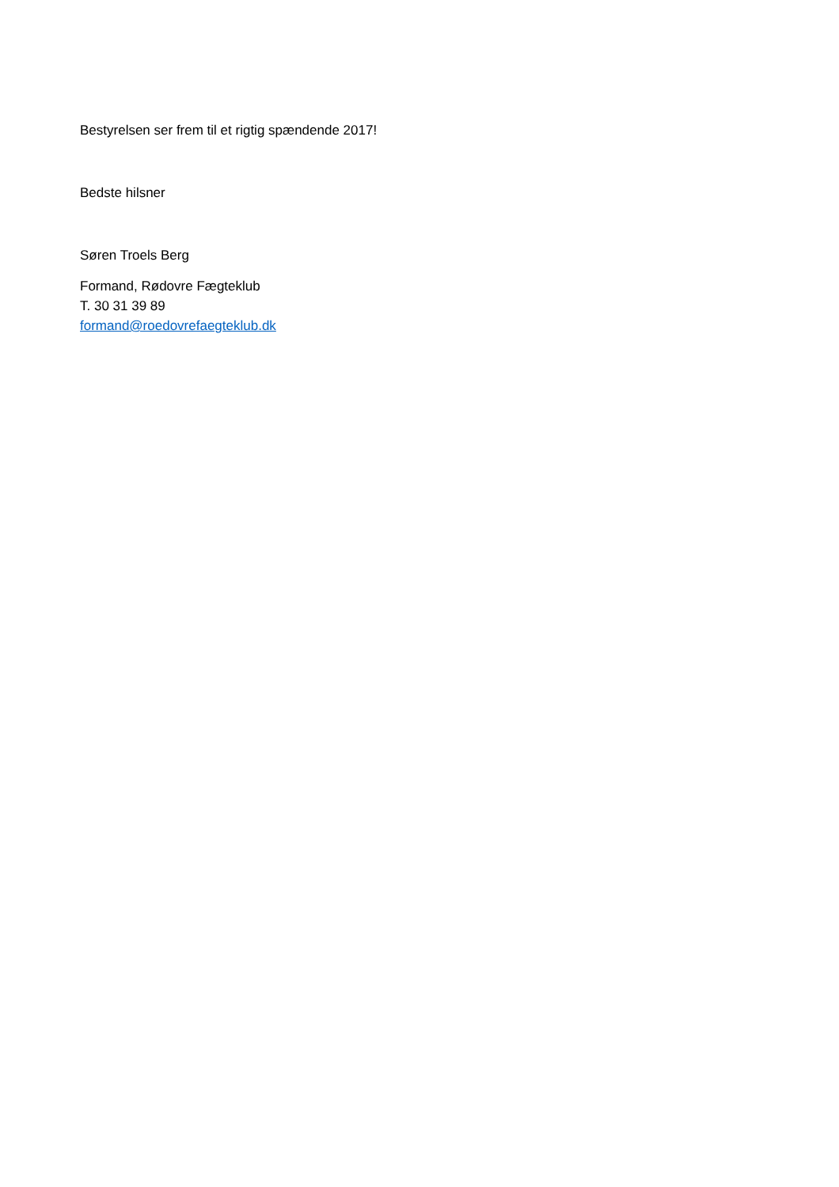Bestyrelsen ser frem til et rigtig spændende 2017!
Bedste hilsner
Søren Troels Berg
Formand, Rødovre Fægteklub
T. 30 31 39 89
formand@roedovrefaegteklub.dk